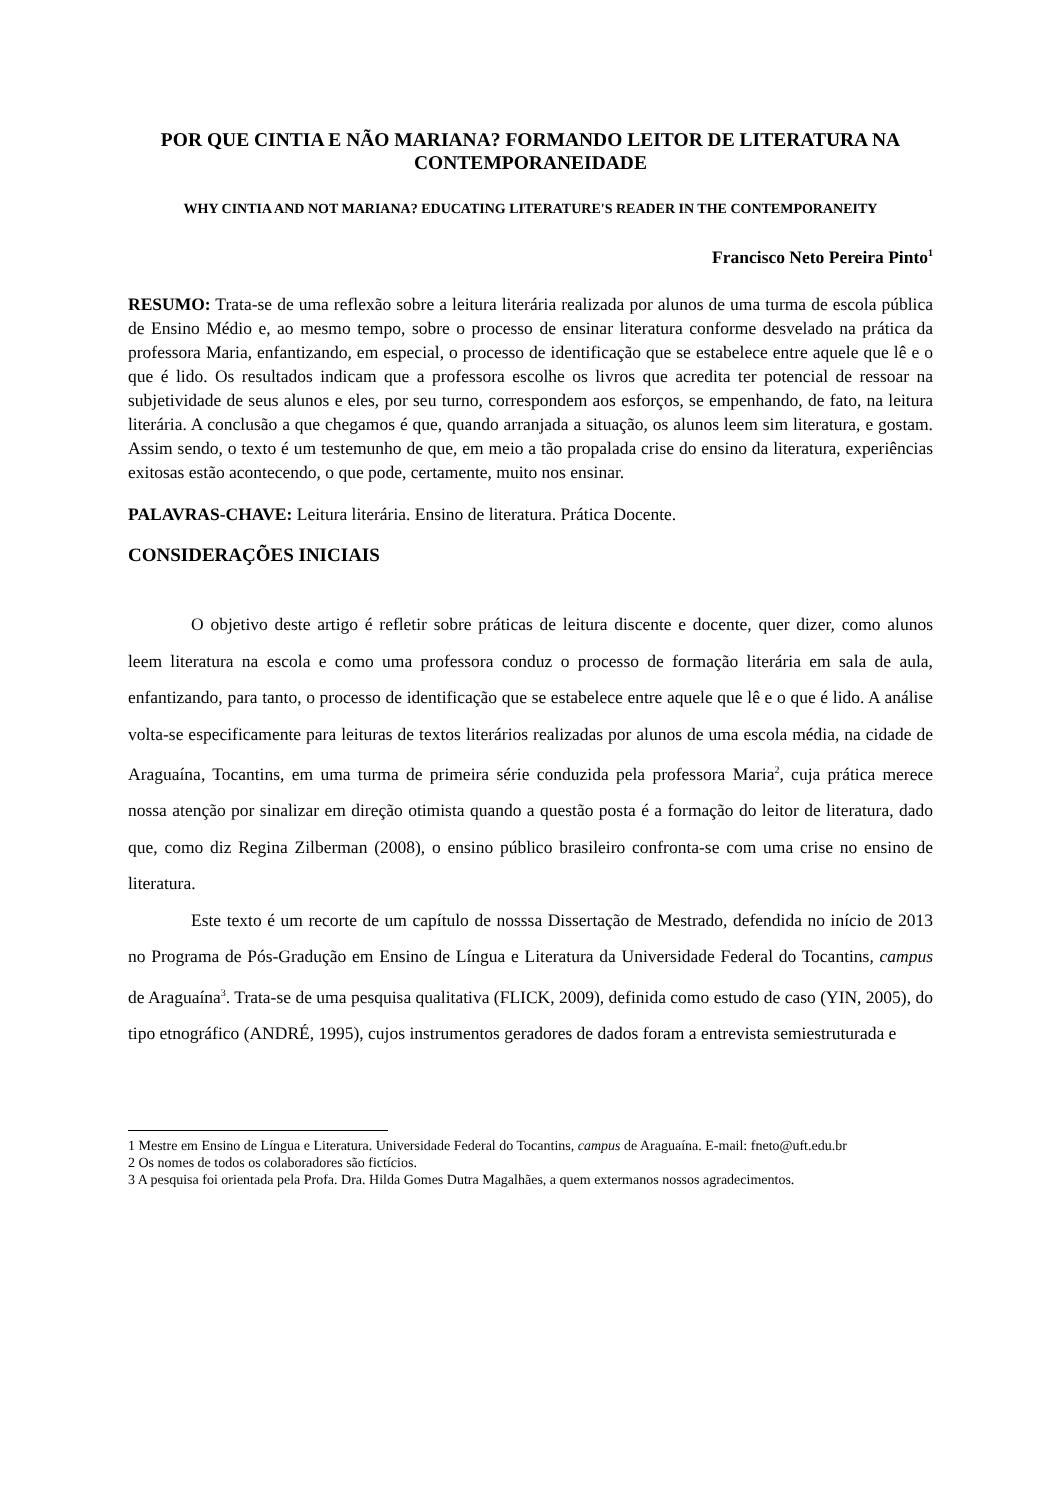POR QUE CINTIA E NÃO MARIANA? FORMANDO LEITOR DE LITERATURA NA CONTEMPORANEIDADE
WHY CINTIA AND NOT MARIANA? EDUCATING LITERATURE'S READER IN THE CONTEMPORANEITY
Francisco Neto Pereira Pinto<sup>1</sup>
RESUMO: Trata-se de uma reflexão sobre a leitura literária realizada por alunos de uma turma de escola pública de Ensino Médio e, ao mesmo tempo, sobre o processo de ensinar literatura conforme desvelado na prática da professora Maria, enfantizando, em especial, o processo de identificação que se estabelece entre aquele que lê e o que é lido. Os resultados indicam que a professora escolhe os livros que acredita ter potencial de ressoar na subjetividade de seus alunos e eles, por seu turno, correspondem aos esforços, se empenhando, de fato, na leitura literária. A conclusão a que chegamos é que, quando arranjada a situação, os alunos leem sim literatura, e gostam. Assim sendo, o texto é um testemunho de que, em meio a tão propalada crise do ensino da literatura, experiências exitosas estão acontecendo, o que pode, certamente, muito nos ensinar.
PALAVRAS-CHAVE: Leitura literária. Ensino de literatura. Prática Docente.
CONSIDERAÇÕES INICIAIS
O objetivo deste artigo é refletir sobre práticas de leitura discente e docente, quer dizer, como alunos leem literatura na escola e como uma professora conduz o processo de formação literária em sala de aula, enfantizando, para tanto, o processo de identificação que se estabelece entre aquele que lê e o que é lido. A análise volta-se especificamente para leituras de textos literários realizadas por alunos de uma escola média, na cidade de Araguaína, Tocantins, em uma turma de primeira série conduzida pela professora Maria<sup>2</sup>, cuja prática merece nossa atenção por sinalizar em direção otimista quando a questão posta é a formação do leitor de literatura, dado que, como diz Regina Zilberman (2008), o ensino público brasileiro confronta-se com uma crise no ensino de literatura.
Este texto é um recorte de um capítulo de nosssa Dissertação de Mestrado, defendida no início de 2013 no Programa de Pós-Gradução em Ensino de Língua e Literatura da Universidade Federal do Tocantins, campus de Araguaína<sup>3</sup>. Trata-se de uma pesquisa qualitativa (FLICK, 2009), definida como estudo de caso (YIN, 2005), do tipo etnográfico (ANDRÉ, 1995), cujos instrumentos geradores de dados foram a entrevista semiestruturada e
1 Mestre em Ensino de Língua e Literatura. Universidade Federal do Tocantins, campus de Araguaína. E-mail: fneto@uft.edu.br
2 Os nomes de todos os colaboradores são fictícios.
3 A pesquisa foi orientada pela Profa. Dra. Hilda Gomes Dutra Magalhães, a quem extermanos nossos agradecimentos.